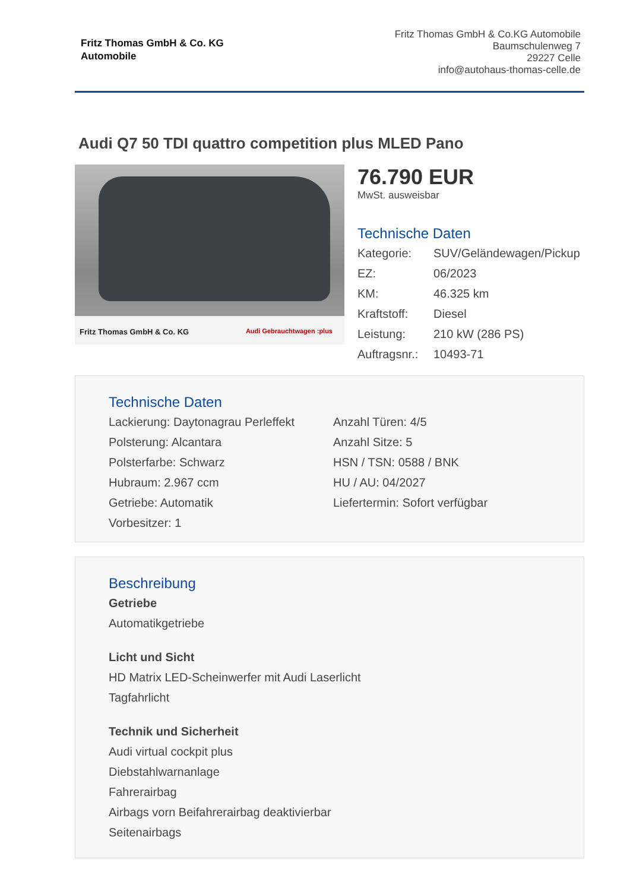Fritz Thomas GmbH & Co. KG
Automobile
Fritz Thomas GmbH & Co.KG Automobile
Baumschulenweg 7
29227 Celle
info@autohaus-thomas-celle.de
Audi Q7 50 TDI quattro competition plus MLED Pano
Fritz Thomas GmbH & Co. KG Audi Gebrauchtwagen :plus
76.790 EUR
MwSt. ausweisbar
Technische Daten
Kategorie: SUV/Geländewagen/Pickup EZ: 06/2023 KM: 46.325 km Kraftstoff: Diesel Leistung: 210 kW (286 PS) Auftragsnr.: 10493-71
Technische Daten
Lackierung: Daytonagrau Perleffekt Anzahl Türen: 4/5 Polsterung: Alcantara Anzahl Sitze: 5 Polsterfarbe: Schwarz HSN / TSN: 0588 / BNK Hubraum: 2.967 ccm HU / AU: 04/2027 Getriebe: Automatik Liefertermin: Sofort verfügbar Vorbesitzer: 1
Beschreibung
Getriebe
Automatikgetriebe
Licht und Sicht
HD Matrix LED-Scheinwerfer mit Audi Laserlicht
Tagfahrlicht
Technik und Sicherheit
Audi virtual cockpit plus
Diebstahlwarnanlage
Fahrerairbag
Airbags vorn Beifahrerairbag deaktivierbar
Seitenairbags